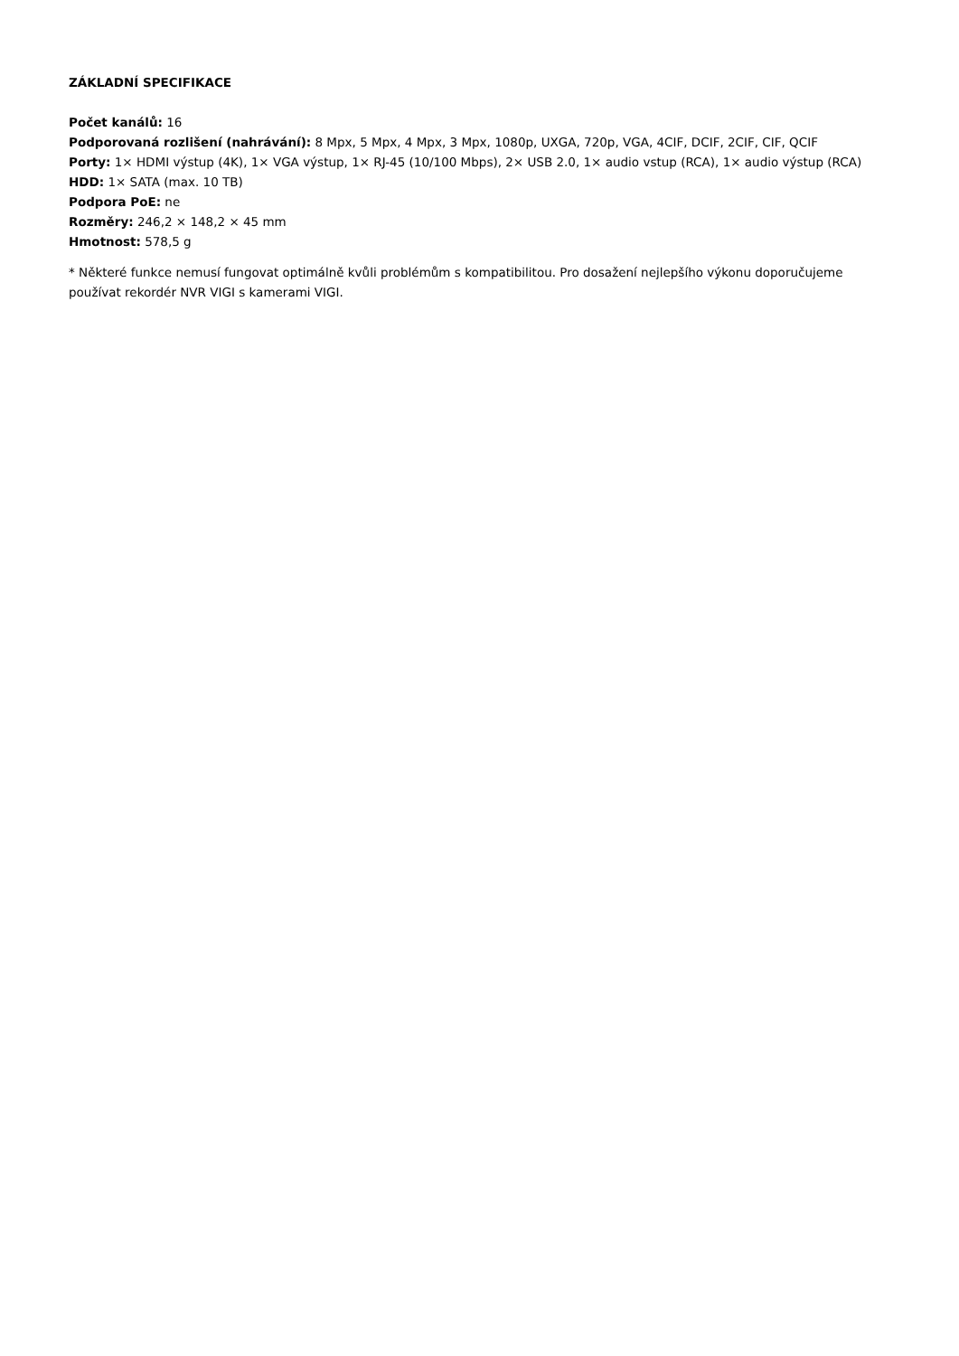ZÁKLADNÍ SPECIFIKACE
Počet kanálů: 16
Podporovaná rozlišení (nahrávání): 8 Mpx, 5 Mpx, 4 Mpx, 3 Mpx, 1080p, UXGA, 720p, VGA, 4CIF, DCIF, 2CIF, CIF, QCIF
Porty: 1× HDMI výstup (4K), 1× VGA výstup, 1× RJ-45 (10/100 Mbps), 2× USB 2.0, 1× audio vstup (RCA), 1× audio výstup (RCA)
HDD: 1× SATA (max. 10 TB)
Podpora PoE: ne
Rozměry: 246,2 × 148,2 × 45 mm
Hmotnost: 578,5 g
* Některé funkce nemusí fungovat optimálně kvůli problémům s kompatibilitou. Pro dosažení nejlepšího výkonu doporučujeme používat rekordér NVR VIGI s kamerami VIGI.